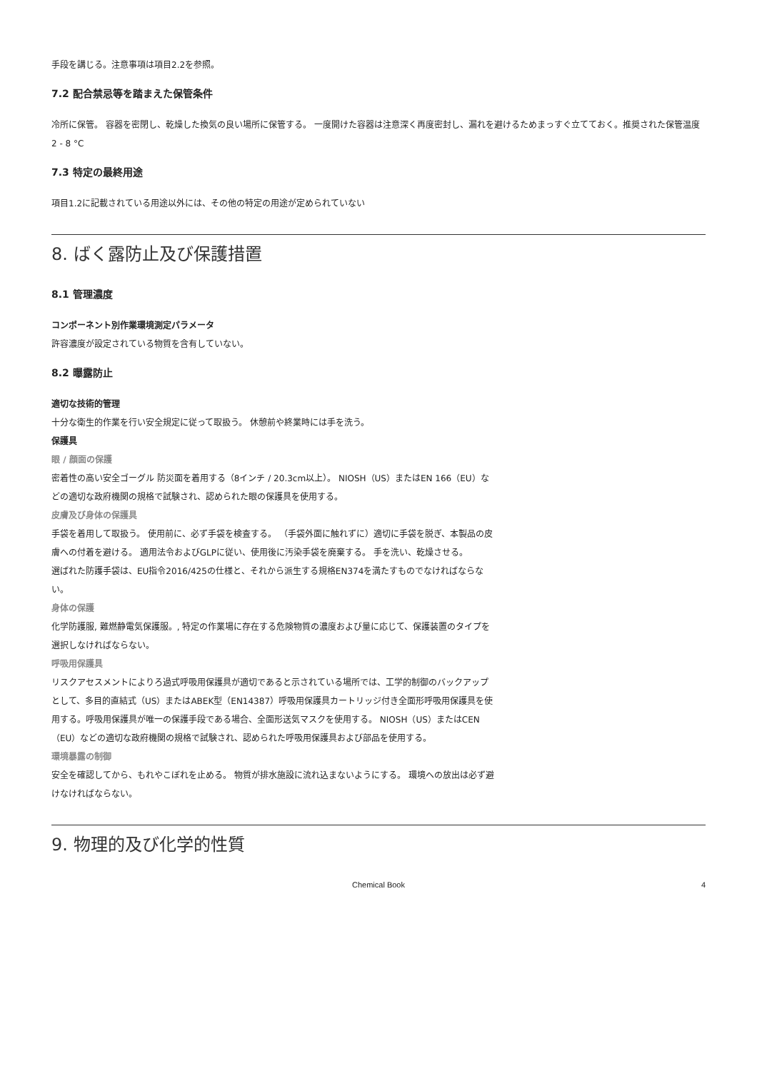手段を講じる。注意事項は項目2.2を参照。
7.2 配合禁忌等を踏まえた保管条件
冷所に保管。 容器を密閉し、乾燥した換気の良い場所に保管する。 一度開けた容器は注意深く再度密封し、漏れを避けるためまっすぐ立てておく。推奨された保管温度 2 - 8 °C
7.3 特定の最終用途
項目1.2に記載されている用途以外には、その他の特定の用途が定められていない
8. ばく露防止及び保護措置
8.1 管理濃度
コンポーネント別作業環境測定パラメータ
許容濃度が設定されている物質を含有していない。
8.2 曝露防止
適切な技術的管理
十分な衛生的作業を行い安全規定に従って取扱う。 休憩前や終業時には手を洗う。
保護具
眼 / 顔面の保護
密着性の高い安全ゴーグル 防災面を着用する（8インチ / 20.3cm以上）。 NIOSH（US）またはEN 166（EU）などの適切な政府機関の規格で試験され、認められた眼の保護具を使用する。
皮膚及び身体の保護具
手袋を着用して取扱う。 使用前に、必ず手袋を検査する。 （手袋外面に触れずに）適切に手袋を脱ぎ、本製品の皮膚への付着を避ける。 適用法令およびGLPに従い、使用後に汚染手袋を廃棄する。 手を洗い、乾燥させる。
選ばれた防護手袋は、EU指令2016/425の仕様と、それから派生する規格EN374を満たすものでなければならない。
身体の保護
化学防護服, 難燃静電気保護服。, 特定の作業場に存在する危険物質の濃度および量に応じて、保護装置のタイプを選択しなければならない。
呼吸用保護具
リスクアセスメントによりろ過式呼吸用保護具が適切であると示されている場所では、工学的制御のバックアップとして、多目的直結式（US）またはABEK型（EN14387）呼吸用保護具カートリッジ付き全面形呼吸用保護具を使用する。呼吸用保護具が唯一の保護手段である場合、全面形送気マスクを使用する。 NIOSH（US）またはCEN（EU）などの適切な政府機関の規格で試験され、認められた呼吸用保護具および部品を使用する。
環境暴露の制御
安全を確認してから、もれやこぼれを止める。 物質が排水施設に流れ込まないようにする。 環境への放出は必ず避けなければならない。
9. 物理的及び化学的性質
Chemical Book 4